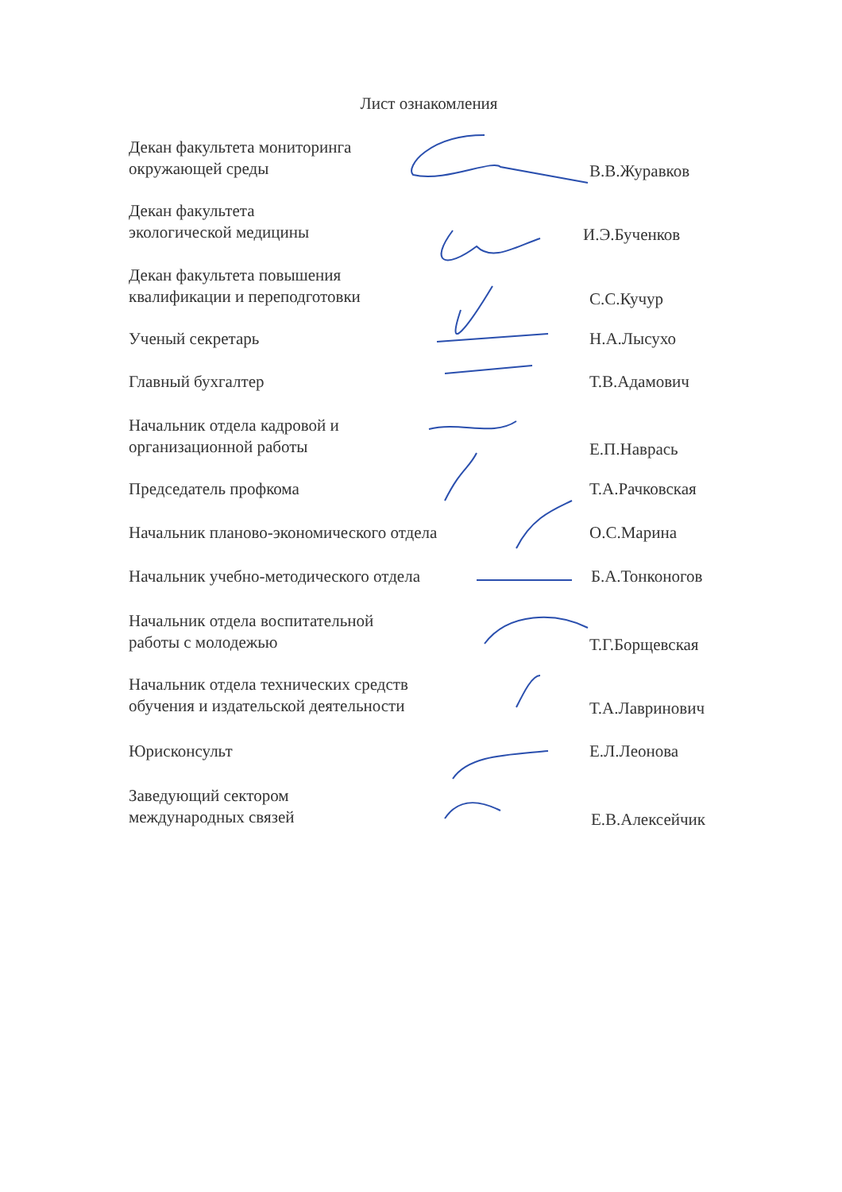Лист ознакомления
Декан факультета мониторинга
окружающей среды
В.В.Журавков
Декан факультета
экологической медицины
И.Э.Бученков
Декан факультета повышения
квалификации и переподготовки
С.С.Кучур
Ученый секретарь Н.А.Лысухо
Главный бухгалтер Т.В.Адамович
Начальник отдела кадровой и
организационной работы
Е.П.Наврась
Председатель профкома Т.А.Рачковская
Начальник планово-экономического отдела О.С.Марина
Начальник учебно-методического отдела Б.А.Тонконогов
Начальник отдела воспитательной
работы с молодежью
Т.Г.Борщевская
Начальник отдела технических средств
обучения и издательской деятельности
Т.А.Лавринович
Юрисконсульт Е.Л.Леонова
Заведующий сектором
международных связей
Е.В.Алексейчик